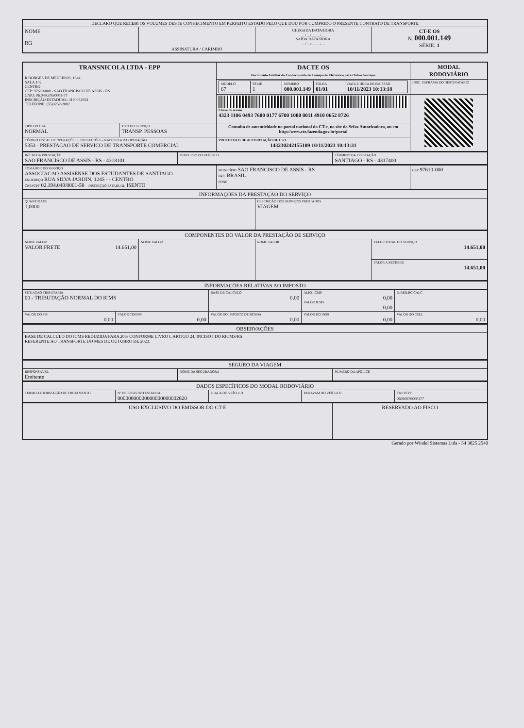| DECLARO QUE RECEBI OS VOLUMES DESTE CONHECIMENTO EM PERFEITO ESTADO PELO QUE DOU POR CUMPRIDO O PRESENTE CONTRATO DE TRANSPORTE | | | |
| NOME RG | ASSINATURA / CARIMBO | CHEGADA DATA/HORA __/__/__ __:__ SAÍDA DATA/HORA __/__/__ __:__ | CT-E OS N. 000.001.149 SÉRIE: 1 |
| TRANSNICOLA LTDA - EPP R BORGES DE MEDEIROS, 1644 SALA 102 CENTRO CEP: 97610-000 - SAO FRANCISCO DE ASSIS - RS CNPJ: 06.049.376/0001-77 INSCRIÇÃO ESTADUAL: 1180052053 TELEFONE: (55)3252-2002 | | DACTE OS Documento Auxiliar do Conhecimento de Transporte Eletrônico para Outros Serviços | MODAL RODOVIÁRIO |
| | | / MODELO 67 / SÉRIE 1 / NÚMERO 000.001.149 / FOLHA 01/01 / DATA E HORA DE EMISSÃO 10/11/2023 10:13:18 / | INSC. SUFRAMA DO DESTINATÁRIO |
| | | Chave de acesso 4323 1106 0493 7600 0177 6700 1000 0011 4910 0652 8726 | |
| TIPO DO CT-E NORMAL | TIPO DO SERVIÇO TRANSP. PESSOAS | Consulta de autenticidade no portal nacional do CT-e, no site da Sefaz Autorizadora, ou em http://www.cte.fazenda.gov.br/portal | |
| CÓDIGO FISCAL DE OPERAÇÕES E PRESTAÇÕES - NATUREZA DA OPERAÇÃO 5353 - PRESTACAO DE SERVICO DE TRANSPORTE COMERCIAL | | PROTOCOLO DE AUTORIZAÇÃO DE USO 143230242155109 10/11/2023 10:13:31 | |
| INÍCIO DA PRESTAÇÃO SAO FRANCISCO DE ASSIS - RS - 4318101 | PERCURSO DO VEÍCULO | TÉRMINO DA PRESTAÇÃO SANTIAGO - RS - 4317400 |
| TOMADOR DO SERVIÇO ASSOCIACAO ASSISENSE DOS ESTUDANTES DE SANTIAGO ENDEREÇO RUA SILVA JARDIN, 1245 - - CENTRO CNPJ/CPF 02.194.049/0001-58 INSCRIÇÃO ESTADUAL ISENTO | MUNICÍPIO SAO FRANCISCO DE ASSIS - RS PAÍS BRASIL FONE | CEP 97610-000 |
| INFORMAÇÕES DA PRESTAÇÃO DO SERVIÇO | |
| QUANTIDADE 1,0000 | DESCRIÇÃO DOS SERVIÇOS PRESTADOS VIAGEM |
| COMPONENTES DO VALOR DA PRESTAÇÃO DE SERVIÇO | | | |
| NOME VALOR VALOR FRETE 14.651,00 | NOME VALOR | NOME VALOR | VALOR TOTAL DO SERVIÇO 14.651,00 |
| | | | VALOR A RECEBER 14.651,00 |
| INFORMAÇÕES RELATIVAS AO IMPOSTO | | | | |
| SITUAÇÃO TRIBUTÁRIA 00 - TRIBUTAÇÃO NORMAL DO ICMS | | BASE DE CALCULO 0,00 | ALÍQ. ICMS 0,00 VALOR ICMS 0,00 | % RED.BC.CALC |
| VALOR DO PIS 0,00 | VALOR COFINS 0,00 | VALOR DO IMPOSTO DE RENDA 0,00 | VALOR DO INSS 0,00 | VALOR DO CSLL 0,00 |
| OBSERVAÇÕES |
| BASE DE CALCULO DO ICMS REDUZIDA PARA 20% CONFORME LIVRO I, ARTIGO 24, INCISO I DO RICMS/RS REFERENTE AO TRANSPORTE DO MES DE OUTUBRO DE 2023. |
| SEGURO DA VIAGEM | | |
| RESPONSÁVEL Emitente | NOME DA SEGURADORA | NÚMERO DA APÓLICE |
| DADOS ESPECÍFICOS DO MODAL RODOVIÁRIO | | | | |
| TERMO AUTORIZAÇÃO DE FRETAMENTO | Nº DE REGISTRO ESTADUAL 00000000000000000000002620 | PLACA DO VEÍCULO | RENAVAM DO VEÍCULO | CNPJ/CPF 06049376000177 |
| USO EXCLUSIVO DO EMISSOR DO CT-E | RESERVADO AO FISCO |
Gerado por Windel Sistemas Ltda - 54 3025 2540